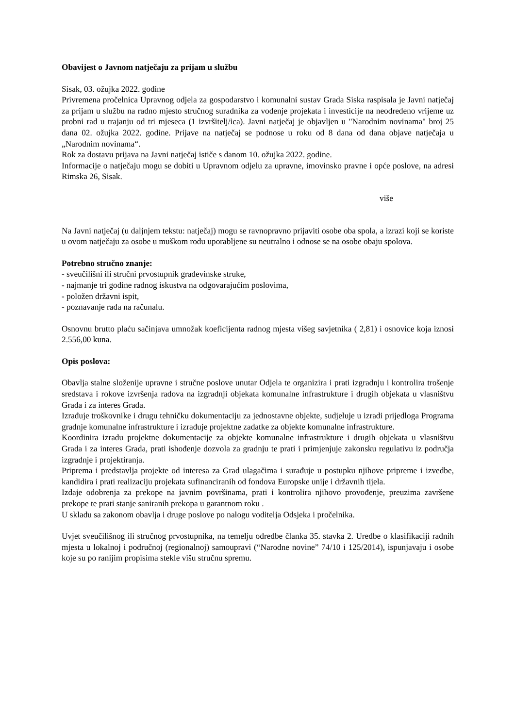Obavijest o Javnom natječaju za prijam u službu
Sisak, 03. ožujka 2022. godine
Privremena pročelnica Upravnog odjela za gospodarstvo i komunalni sustav Grada Siska raspisala je Javni natječaj za prijam u službu na radno mjesto stručnog suradnika za vođenje projekata i investicije na neodređeno vrijeme uz probni rad u trajanju od tri mjeseca (1 izvršitelj/ica). Javni natječaj je objavljen u "Narodnim novinama" broj 25 dana 02. ožujka 2022. godine. Prijave na natječaj se podnose u roku od 8 dana od dana objave natječaja u „Narodnim novinama“.
Rok za dostavu prijava na Javni natječaj ističe s danom 10. ožujka 2022. godine.
Informacije o natječaju mogu se dobiti u Upravnom odjelu za upravne, imovinsko pravne i opće poslove, na adresi Rimska 26, Sisak.
više
Na Javni natječaj (u daljnjem tekstu: natječaj) mogu se ravnopravno prijaviti osobe oba spola, a izrazi koji se koriste u ovom natječaju za osobe u muškom rodu uporabljene su neutralno i odnose se na osobe obaju spolova.
Potrebno stručno znanje:
- sveučilišni ili stručni prvostupnik građevinske struke,
- najmanje tri godine radnog iskustva na odgovarajućim poslovima,
- položen državni ispit,
- poznavanje rada na računalu.
Osnovnu brutto plaću sačinjava umnožak koeficijenta radnog mjesta višeg savjetnika ( 2,81) i osnovice koja iznosi 2.556,00 kuna.
Opis poslova:
Obavlja stalne složenije upravne i stručne poslove unutar Odjela te organizira i prati izgradnju i kontrolira trošenje sredstava i rokove izvršenja radova na izgradnji objekata komunalne infrastrukture i drugih objekata u vlasništvu Grada i za interes Grada.
Izrađuje troškovnike i drugu tehničku dokumentaciju za jednostavne objekte, sudjeluje u izradi prijedloga Programa gradnje komunalne infrastrukture i izrađuje projektne zadatke za objekte komunalne infrastrukture.
Koordinira izradu projektne dokumentacije za objekte komunalne infrastrukture i drugih objekata u vlasništvu Grada i za interes Grada, prati ishođenje dozvola za gradnju te prati i primjenjuje zakonsku regulativu iz područja izgradnje i projektiranja.
Priprema i predstavlja projekte od interesa za Grad ulagačima i surađuje u postupku njihove pripreme i izvedbe, kandidira i prati realizaciju projekata sufinanciranih od fondova Europske unije i državnih tijela.
Izdaje odobrenja za prekope na javnim površinama, prati i kontrolira njihovo provođenje, preuzima završene prekope te prati stanje saniranih prekopa u garantnom roku .
U skladu sa zakonom obavlja i druge poslove po nalogu voditelja Odsjeka i pročelnika.
Uvjet sveučilišnog ili stručnog prvostupnika, na temelju odredbe članka 35. stavka 2. Uredbe o klasifikaciji radnih mjesta u lokalnoj i područnoj (regionalnoj) samoupravi (“Narodne novine” 74/10 i 125/2014), ispunjavaju i osobe koje su po ranijim propisima stekle višu stručnu spremu.